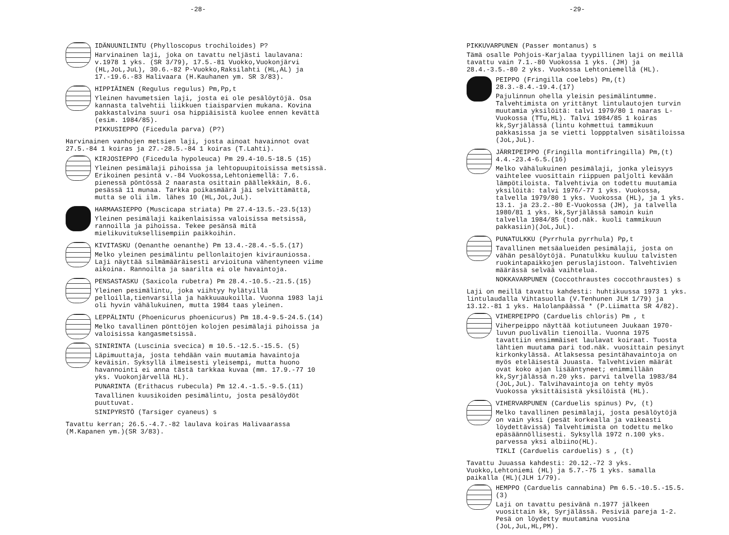-28-
IDÄNUUNILINTU (Phylloscopus trochiloides) P?
Harvinainen laji, joka on tavattu neljästi laulavana: v.1978 1 yks. (SR 3/79), 17.5.-81 Vuokko,Vuokonjärvi (HL,JoL,JuL), 30.6.-82 P-Vuokko,Raksilahti (HL,AL) ja 17.-19.6.-83 Halivaara (H.Kauhanen ym. SR 3/83).
HIPPIÄINEN (Regulus regulus) Pm,Pp,t
Yleinen havumetsien laji, josta ei ole pesälöytöjä. Osa kannasta talvehtii liikkuen tiaisparvien mukana. Kovina pakkastalvina suuri osa hippiäisistä kuolee ennen kevättä (esim. 1984/85).
PIKKUSIEPPO (Ficedula parva) (P?)
Harvinainen vanhojen metsien laji, josta ainoat havainnot ovat 27.5.-84 1 koiras ja 27.-28.5.-84 1 koiras (T.Lahti).
KIRJOSIEPPO (Ficedula hypoleuca) Pm 29.4-10.5-18.5 (15)
Yleinen pesimälaji pihoissa ja lehtopuupitoisissa metsissä. Erikoinen pesintä v.-84 Vuokossa,Lehtoniemellä: 7.6. pienessä pöntössä 2 naarasta osittain päällekkäin, 8.6. pesässä 11 munaa. Tarkka poikasmäärä jäi selvittämättä, mutta se oli ilm. lähes 10 (HL,JoL,JuL).
HARMAASIEPPO (Muscicapa striata) Pm 27.4-13.5.-23.5(13)
Yleinen pesimälaji kaikenlaisissa valoisissa metsissä, rannoilla ja pihoissa. Tekee pesänsä mitä mielikuvituksellisempiin paikkoihin.
KIVITASKU (Oenanthe oenanthe) Pm 13.4.-28.4.-5.5.(17)
Melko yleinen pesimälintu pellonlaitojen kivirauniossa. Laji näyttää silmämääräisesti arvioituna vähentyneen viime aikoina. Rannoilta ja saarilta ei ole havaintoja.
PENSASTASKU (Saxicola rubetra) Pm 28.4.-10.5.-21.5.(15)
Yleinen pesimälintu, joka viihtyy hylätyillä pelloilla,tienvarsilla ja hakkuuaukoilla. Vuonna 1983 laji oli hyvin vähälukuinen, mutta 1984 taas yleinen.
LEPPÄLINTU (Phoenicurus phoenicurus) Pm 18.4-9.5-24.5.(14)
Melko tavallinen pönttöjen kolojen pesimälaji pihoissa ja valoisissa kangasmetsissä.
SINIRINTA (Luscinia svecica) m 10.5.-12.5.-15.5. (5)
Läpimuuttaja, josta tehdään vain muutamia havaintoja keväisin. Syksyllä ilmeisesti yleisempi, mutta huono havannointi ei anna tästä tarkkaa kuvaa (mm. 17.9.-77 10 yks. Vuokonjärvellä HL).
PUNARINTA (Erithacus rubecula) Pm 12.4.-1.5.-9.5.(11)
Tavallinen kuusikoiden pesimälintu, josta pesälöydöt puuttuvat.
SINIPYRSTÖ (Tarsiger cyaneus) s
Tavattu kerran; 26.5.-4.7.-82 laulava koiras Halivaarassa (M.Kapanen ym.)(SR 3/83).
-29-
PIKKUVARPUNEN (Passer montanus) s
Tämä osalle Pohjois-Karjalaa tyypillinen laji on meillä tavattu vain 7.1.-80 Vuokossa 1 yks. (JH) ja 28.4.-3.5.-80 2 yks. Vuokossa Lehtoniemellä (HL).
PEIPPO (Fringilla coelebs) Pm,(t) 28.3.-8.4.-19.4.(17)
Pajulinnun ohella yleisin pesimälintumme. Talvehtimista on yrittänyt lintulautojen turvin muutamia yksilöitä: talvi 1979/80 1 naaras L-Vuokossa (TTu,HL). Talvi 1984/85 1 koiras kk,Syrjälässä (lintu kohmettui tammikuun pakkasissa ja se vietti loppptalven sisätiloissa (JoL,JuL).
JÄRRIPEIPPO (Fringilla montifringilla) Pm,(t) 4.4.-23.4-6.5.(16)
Melko vähälukuinen pesimälaji, jonka yleisyys vaihtelee vuosittain riippuen paljolti kevään lämpötiloista. Talvehtivia on todettu muutamia yksilöitä: talvi 1976/-77 1 yks. Vuokossa, talvella 1979/80 1 yks. Vuokossa (HL), ja 1 yks. 13.1. ja 23.2.-80 E-Vuokossa (JH), ja talvella 1980/81 1 yks. kk,Syrjälässä samoin kuin talvella 1984/85 (tod.näk. kuoli tammikuun pakkasiin)(JoL,JuL).
PUNATULKKU (Pyrrhula pyrrhula) Pp,t
Tavallinen metsäalueiden pesimälaji, josta on vähän pesälöytöjä. Punatulkku kuuluu talvisten ruokintapaikkojen peruslajistoon. Talvehtivien määrässä selvää vaihtelua.
NOKKAVARPUNEN (Coccothraustes coccothraustes) s
Laji on meillä tavattu kahdesti: huhtikuussa 1973 1 yks. lintulaudalla Vihtasuolla (V.Tenhunen JLH 1/79) ja 13.12.-81 1 yks. Halolanpäässä * (P.Liimatta SR 4/82).
VIHERPEIPPO (Carduelis chloris) Pm , t
Viherpeippo näyttää kotiutuneen Juukaan 1970-luvun puolivälin tienoilla. Vuonna 1975 tavattiin ensimmäiset laulavat koiraat. Tuosta lähtien muutama pari tod.näk. vuosittain pesinyt kirkonkylässä. Atlaksessa pesintähavaintoja on myös eteläisestä Juuasta. Talvehtivien määrät ovat koko ajan lisääntyneet; enimmillään kk,Syrjälässä n.20 yks. parvi talvella 1983/84 (JoL,JuL). Talvihavaintoja on tehty myös Vuokossa yksittäisistä yksilöistä (HL).
VIHERVARPUNEN (Carduelis spinus) Pv, (t)
Melko tavallinen pesimälaji, josta pesälöytöjä on vain yksi (pesät korkealla ja vaikeasti löydettävissä) Talvehtimista on todettu melko epäsäännöllisesti. Syksyllä 1972 n.100 yks. parvessa yksi albiino(HL).
TIKLI (Carduelis carduelis) s , (t)
Tavattu Juuassa kahdesti: 20.12.-72 3 yks. Vuokko,Lehtoniemi (HL) ja 5.7.-75 1 yks. samalla paikalla (HL)(JLH 1/79).
HEMPPO (Carduelis cannabina) Pm 6.5.-10.5.-15.5.(3)
Laji on tavattu pesivänä n.1977 jälkeen vuosittain kk, Syrjälässä. Pesiviä pareja 1-2. Pesä on löydetty muutamina vuosina (JoL,JuL,HL,PM).